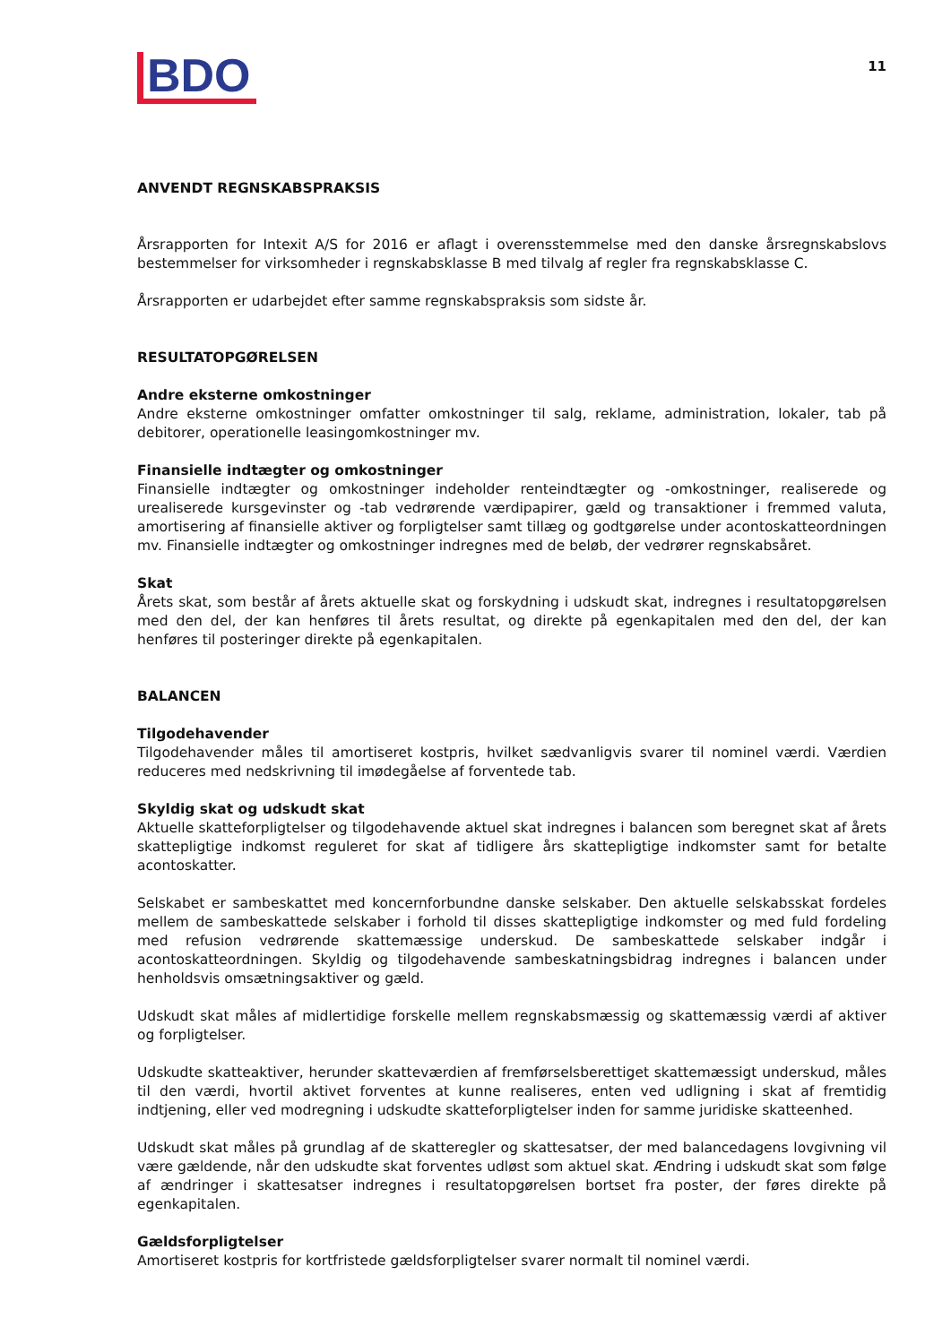BDO
11
ANVENDT REGNSKABSPRAKSIS
Årsrapporten for Intexit A/S for 2016 er aflagt i overensstemmelse med den danske årsregnskabslovs bestemmelser for virksomheder i regnskabsklasse B med tilvalg af regler fra regnskabsklasse C.
Årsrapporten er udarbejdet efter samme regnskabspraksis som sidste år.
RESULTATOPGØRELSEN
Andre eksterne omkostninger
Andre eksterne omkostninger omfatter omkostninger til salg, reklame, administration, lokaler, tab på debitorer, operationelle leasingomkostninger mv.
Finansielle indtægter og omkostninger
Finansielle indtægter og omkostninger indeholder renteindtægter og -omkostninger, realiserede og urealiserede kursgevinster og -tab vedrørende værdipapirer, gæld og transaktioner i fremmed valuta, amortisering af finansielle aktiver og forpligtelser samt tillæg og godtgørelse under acontoskatteordningen mv. Finansielle indtægter og omkostninger indregnes med de beløb, der vedrører regnskabsåret.
Skat
Årets skat, som består af årets aktuelle skat og forskydning i udskudt skat, indregnes i resultatopgørelsen med den del, der kan henføres til årets resultat, og direkte på egenkapitalen med den del, der kan henføres til posteringer direkte på egenkapitalen.
BALANCEN
Tilgodehavender
Tilgodehavender måles til amortiseret kostpris, hvilket sædvanligvis svarer til nominel værdi. Værdien reduceres med nedskrivning til imødegåelse af forventede tab.
Skyldig skat og udskudt skat
Aktuelle skatteforpligtelser og tilgodehavende aktuel skat indregnes i balancen som beregnet skat af årets skattepligtige indkomst reguleret for skat af tidligere års skattepligtige indkomster samt for betalte acontoskatter.
Selskabet er sambeskattet med koncernforbundne danske selskaber. Den aktuelle selskabsskat fordeles mellem de sambeskattede selskaber i forhold til disses skattepligtige indkomster og med fuld fordeling med refusion vedrørende skattemæssige underskud. De sambeskattede selskaber indgår i acontoskatteordningen. Skyldig og tilgodehavende sambeskatningsbidrag indregnes i balancen under henholdsvis omsætningsaktiver og gæld.
Udskudt skat måles af midlertidige forskelle mellem regnskabsmæssig og skattemæssig værdi af aktiver og forpligtelser.
Udskudte skatteaktiver, herunder skatteværdien af fremførselsberettiget skattemæssigt underskud, måles til den værdi, hvortil aktivet forventes at kunne realiseres, enten ved udligning i skat af fremtidig indtjening, eller ved modregning i udskudte skatteforpligtelser inden for samme juridiske skatteenhed.
Udskudt skat måles på grundlag af de skatteregler og skattesatser, der med balancedagens lovgivning vil være gældende, når den udskudte skat forventes udløst som aktuel skat. Ændring i udskudt skat som følge af ændringer i skattesatser indregnes i resultatopgørelsen bortset fra poster, der føres direkte på egenkapitalen.
Gældsforpligtelser
Amortiseret kostpris for kortfristede gældsforpligtelser svarer normalt til nominel værdi.